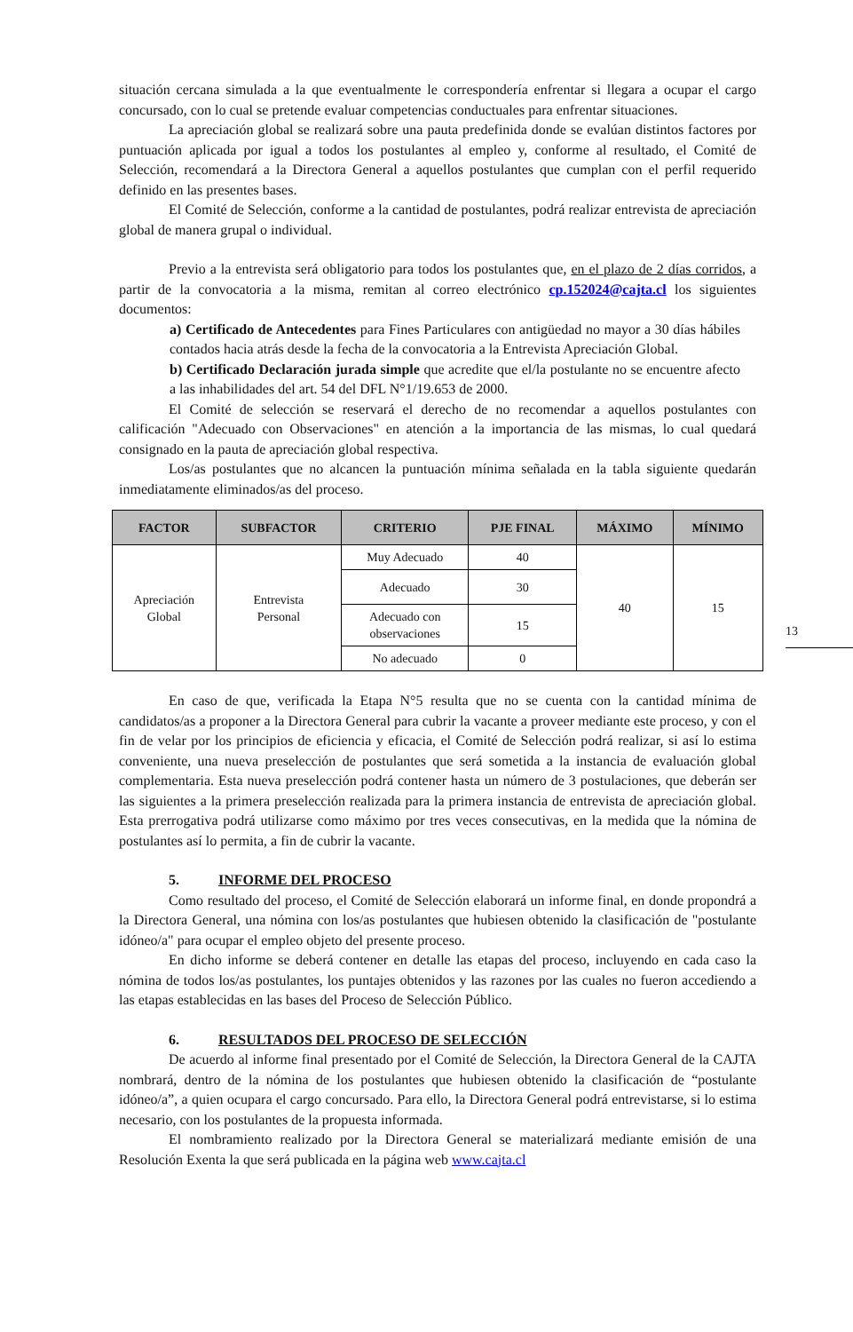situación cercana simulada a la que eventualmente le correspondería enfrentar si llegara a ocupar el cargo concursado, con lo cual se pretende evaluar competencias conductuales para enfrentar situaciones.
La apreciación global se realizará sobre una pauta predefinida donde se evalúan distintos factores por puntuación aplicada por igual a todos los postulantes al empleo y, conforme al resultado, el Comité de Selección, recomendará a la Directora General a aquellos postulantes que cumplan con el perfil requerido definido en las presentes bases.
El Comité de Selección, conforme a la cantidad de postulantes, podrá realizar entrevista de apreciación global de manera grupal o individual.
Previo a la entrevista será obligatorio para todos los postulantes que, en el plazo de 2 días corridos, a partir de la convocatoria a la misma, remitan al correo electrónico cp.152024@cajta.cl los siguientes documentos:
a) Certificado de Antecedentes para Fines Particulares con antigüedad no mayor a 30 días hábiles contados hacia atrás desde la fecha de la convocatoria a la Entrevista Apreciación Global.
b) Certificado Declaración jurada simple que acredite que el/la postulante no se encuentre afecto a las inhabilidades del art. 54 del DFL N°1/19.653 de 2000.
El Comité de selección se reservará el derecho de no recomendar a aquellos postulantes con calificación "Adecuado con Observaciones" en atención a la importancia de las mismas, lo cual quedará consignado en la pauta de apreciación global respectiva.
Los/as postulantes que no alcancen la puntuación mínima señalada en la tabla siguiente quedarán inmediatamente eliminados/as del proceso.
| FACTOR | SUBFACTOR | CRITERIO | PJE FINAL | MÁXIMO | MÍNIMO |
| --- | --- | --- | --- | --- | --- |
| Apreciación Global | Entrevista Personal | Muy Adecuado | 40 | 40 | 15 |
| | | Adecuado | 30 | | |
| | | Adecuado con observaciones | 15 | | |
| | | No adecuado | 0 | | |
En caso de que, verificada la Etapa N°5 resulta que no se cuenta con la cantidad mínima de candidatos/as a proponer a la Directora General para cubrir la vacante a proveer mediante este proceso, y con el fin de velar por los principios de eficiencia y eficacia, el Comité de Selección podrá realizar, si así lo estima conveniente, una nueva preselección de postulantes que será sometida a la instancia de evaluación global complementaria. Esta nueva preselección podrá contener hasta un número de 3 postulaciones, que deberán ser las siguientes a la primera preselección realizada para la primera instancia de entrevista de apreciación global. Esta prerrogativa podrá utilizarse como máximo por tres veces consecutivas, en la medida que la nómina de postulantes así lo permita, a fin de cubrir la vacante.
5. INFORME DEL PROCESO
Como resultado del proceso, el Comité de Selección elaborará un informe final, en donde propondrá a la Directora General, una nómina con los/as postulantes que hubiesen obtenido la clasificación de "postulante idóneo/a" para ocupar el empleo objeto del presente proceso.
En dicho informe se deberá contener en detalle las etapas del proceso, incluyendo en cada caso la nómina de todos los/as postulantes, los puntajes obtenidos y las razones por las cuales no fueron accediendo a las etapas establecidas en las bases del Proceso de Selección Público.
6. RESULTADOS DEL PROCESO DE SELECCIÓN
De acuerdo al informe final presentado por el Comité de Selección, la Directora General de la CAJTA nombrará, dentro de la nómina de los postulantes que hubiesen obtenido la clasificación de “postulante idóneo/a”, a quien ocupara el cargo concursado. Para ello, la Directora General podrá entrevistarse, si lo estima necesario, con los postulantes de la propuesta informada.
El nombramiento realizado por la Directora General se materializará mediante emisión de una Resolución Exenta la que será publicada en la página web www.cajta.cl
13